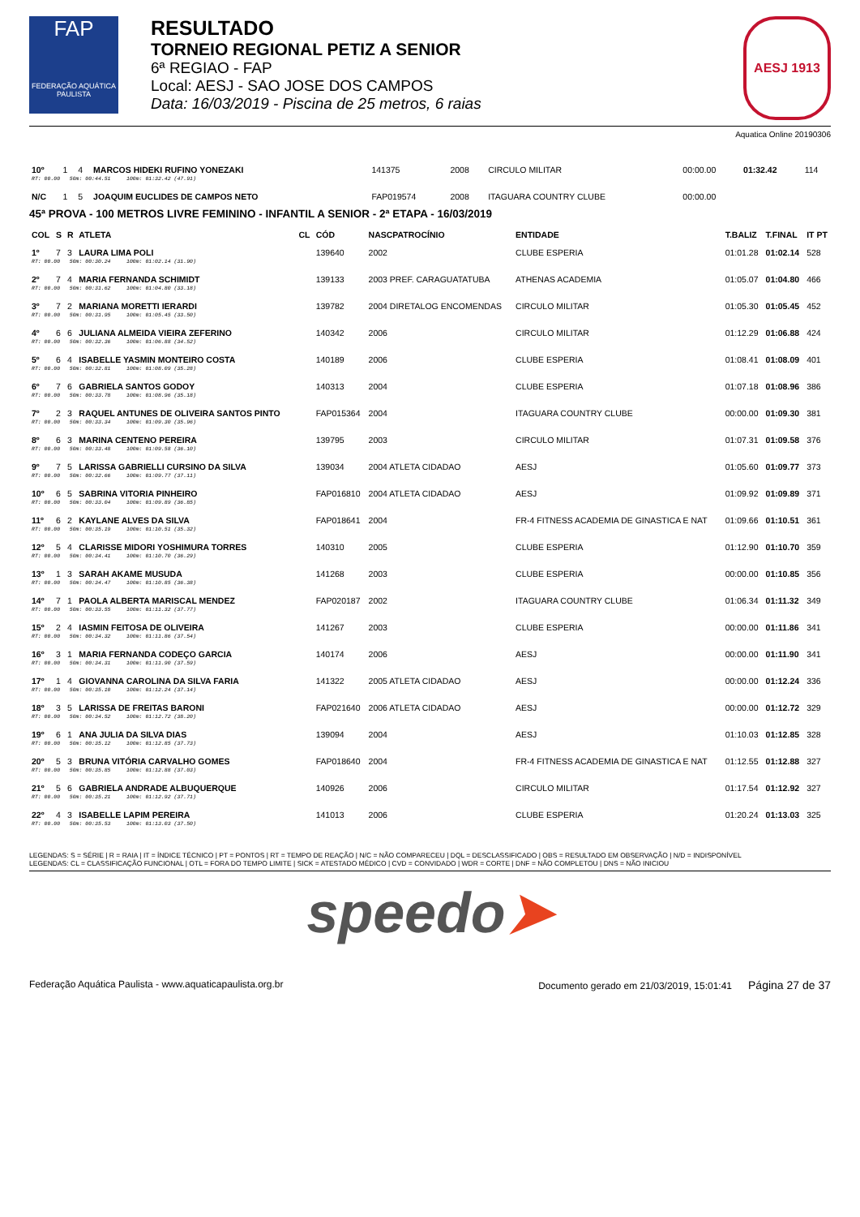FAP
FEDERAÇÃO AQUÁTICA PAULISTA
RESULTADO
TORNEIO REGIONAL PETIZ A SENIOR
6ª REGIAO - FAP
Local: AESJ - SAO JOSE DOS CAMPOS
Data: 16/03/2019 - Piscina de 25 metros, 6 raias
AESJ 1913
Aquatica Online 20190306
| 10º | 1 | 4 | MARCOS HIDEKI RUFINO YONEZAKI | | 141375 | 2008 | CIRCULO MILITAR | 00:00.00 | 01:32.42 | 114 |
| RT: 00.00 50m: 00:44.51 100m: 01:32.42 (47.91) | | | | | | | | | | |
| N/C | 1 | 5 | JOAQUIM EUCLIDES DE CAMPOS NETO | | FAP019574 | 2008 | ITAGUARA COUNTRY CLUBE | 00:00.00 | | |
45ª PROVA - 100 METROS LIVRE FEMININO - INFANTIL A SENIOR - 2ª ETAPA - 16/03/2019
| COL | S | R | ATLETA | CL | CÓD | NASCPATROCÍNIO | ENTIDADE | T.BALIZ | T.FINAL | IT PT |
| --- | --- | --- | --- | --- | --- | --- | --- | --- | --- | --- |
| 1º | 7 | 3 | LAURA LIMA POLI | | 139640 | 2002 | CLUBE ESPERIA | 01:01.28 | 01:02.14 | 528 |
| RT: 00.00 50m: 00:30.24 100m: 01:02.14 (31.90) | | | | | | | | | | |
| 2º | 7 | 4 | MARIA FERNANDA SCHIMIDT | | 139133 | 2003 PREF. CARAGUATATUBA | ATHENAS ACADEMIA | 01:05.07 | 01:04.80 | 466 |
| RT: 00.00 50m: 00:31.62 100m: 01:04.80 (33.18) | | | | | | | | | | |
| 3º | 7 | 2 | MARIANA MORETTI IERARDI | | 139782 | 2004 DIRETALOG ENCOMENDAS | CIRCULO MILITAR | 01:05.30 | 01:05.45 | 452 |
| RT: 00.00 50m: 00:31.95 100m: 01:05.45 (33.50) | | | | | | | | | | |
| 4º | 6 | 6 | JULIANA ALMEIDA VIEIRA ZEFERINO | | 140342 | 2006 | CIRCULO MILITAR | 01:12.29 | 01:06.88 | 424 |
| RT: 00.00 50m: 00:32.36 100m: 01:06.88 (34.52) | | | | | | | | | | |
| 5º | 6 | 4 | ISABELLE YASMIN MONTEIRO COSTA | | 140189 | 2006 | CLUBE ESPERIA | 01:08.41 | 01:08.09 | 401 |
| RT: 00.00 50m: 00:32.81 100m: 01:08.09 (35.28) | | | | | | | | | | |
| 6º | 7 | 6 | GABRIELA SANTOS GODOY | | 140313 | 2004 | CLUBE ESPERIA | 01:07.18 | 01:08.96 | 386 |
| RT: 00.00 50m: 00:33.78 100m: 01:08.96 (35.18) | | | | | | | | | | |
| 7º | 2 | 3 | RAQUEL ANTUNES DE OLIVEIRA SANTOS PINTO | | FAP015364 | 2004 | ITAGUARA COUNTRY CLUBE | 00:00.00 | 01:09.30 | 381 |
| RT: 00.00 50m: 00:33.34 100m: 01:09.30 (35.96) | | | | | | | | | | |
| 8º | 6 | 3 | MARINA CENTENO PEREIRA | | 139795 | 2003 | CIRCULO MILITAR | 01:07.31 | 01:09.58 | 376 |
| RT: 00.00 50m: 00:33.48 100m: 01:09.58 (36.10) | | | | | | | | | | |
| 9º | 7 | 5 | LARISSA GABRIELLI CURSINO DA SILVA | | 139034 | 2004 ATLETA CIDADAO | AESJ | 01:05.60 | 01:09.77 | 373 |
| RT: 00.00 50m: 00:32.66 100m: 01:09.77 (37.11) | | | | | | | | | | |
| 10º | 6 | 5 | SABRINA VITORIA PINHEIRO | | FAP016810 | 2004 ATLETA CIDADAO | AESJ | 01:09.92 | 01:09.89 | 371 |
| RT: 00.00 50m: 00:33.04 100m: 01:09.89 (36.85) | | | | | | | | | | |
| 11º | 6 | 2 | KAYLANE ALVES DA SILVA | | FAP018641 | 2004 | FR-4 FITNESS ACADEMIA DE GINASTICA E NAT | 01:09.66 | 01:10.51 | 361 |
| RT: 00.00 50m: 00:35.19 100m: 01:10.51 (35.32) | | | | | | | | | | |
| 12º | 5 | 4 | CLARISSE MIDORI YOSHIMURA TORRES | | 140310 | 2005 | CLUBE ESPERIA | 01:12.90 | 01:10.70 | 359 |
| RT: 00.00 50m: 00:34.41 100m: 01:10.70 (36.29) | | | | | | | | | | |
| 13º | 1 | 3 | SARAH AKAME MUSUDA | | 141268 | 2003 | CLUBE ESPERIA | 00:00.00 | 01:10.85 | 356 |
| RT: 00.00 50m: 00:34.47 100m: 01:10.85 (36.38) | | | | | | | | | | |
| 14º | 7 | 1 | PAOLA ALBERTA MARISCAL MENDEZ | | FAP020187 | 2002 | ITAGUARA COUNTRY CLUBE | 01:06.34 | 01:11.32 | 349 |
| RT: 00.00 50m: 00:33.55 100m: 01:11.32 (37.77) | | | | | | | | | | |
| 15º | 2 | 4 | IASMIN FEITOSA DE OLIVEIRA | | 141267 | 2003 | CLUBE ESPERIA | 00:00.00 | 01:11.86 | 341 |
| RT: 00.00 50m: 00:34.32 100m: 01:11.86 (37.54) | | | | | | | | | | |
| 16º | 3 | 1 | MARIA FERNANDA CODEÇO GARCIA | | 140174 | 2006 | AESJ | 00:00.00 | 01:11.90 | 341 |
| RT: 00.00 50m: 00:34.31 100m: 01:11.90 (37.59) | | | | | | | | | | |
| 17º | 1 | 4 | GIOVANNA CAROLINA DA SILVA FARIA | | 141322 | 2005 ATLETA CIDADAO | AESJ | 00:00.00 | 01:12.24 | 336 |
| RT: 00.00 50m: 00:35.10 100m: 01:12.24 (37.14) | | | | | | | | | | |
| 18º | 3 | 5 | LARISSA DE FREITAS BARONI | | FAP021640 | 2006 ATLETA CIDADAO | AESJ | 00:00.00 | 01:12.72 | 329 |
| RT: 00.00 50m: 00:34.52 100m: 01:12.72 (38.20) | | | | | | | | | | |
| 19º | 6 | 1 | ANA JULIA DA SILVA DIAS | | 139094 | 2004 | AESJ | 01:10.03 | 01:12.85 | 328 |
| RT: 00.00 50m: 00:35.12 100m: 01:12.85 (37.73) | | | | | | | | | | |
| 20º | 5 | 3 | BRUNA VITÓRIA CARVALHO GOMES | | FAP018640 | 2004 | FR-4 FITNESS ACADEMIA DE GINASTICA E NAT | 01:12.55 | 01:12.88 | 327 |
| RT: 00.00 50m: 00:35.85 100m: 01:12.88 (37.03) | | | | | | | | | | |
| 21º | 5 | 6 | GABRIELA ANDRADE ALBUQUERQUE | | 140926 | 2006 | CIRCULO MILITAR | 01:17.54 | 01:12.92 | 327 |
| RT: 00.00 50m: 00:35.21 100m: 01:12.92 (37.71) | | | | | | | | | | |
| 22º | 4 | 3 | ISABELLE LAPIM PEREIRA | | 141013 | 2006 | CLUBE ESPERIA | 01:20.24 | 01:13.03 | 325 |
| RT: 00.00 50m: 00:35.53 100m: 01:13.03 (37.50) | | | | | | | | | | |
LEGENDAS: S = SÉRIE | R = RAIA | IT = ÍNDICE TÉCNICO | PT = PONTOS | RT = TEMPO DE REAÇÃO | N/C = NÃO COMPARECEU | DQL = DESCLASSIFICADO | OBS = RESULTADO EM OBSERVAÇÃO | N/D = INDISPONÍVEL
LEGENDAS: CL = CLASSIFICAÇÃO FUNCIONAL | OTL = FORA DO TEMPO LIMITE | SICK = ATESTADO MÉDICO | CVD = CONVIDADO | WDR = CORTE | DNF = NÃO COMPLETOU | DNS = NÃO INICIOU
speedo➤
Federação Aquática Paulista - www.aquaticapaulista.org.br Documento gerado em 21/03/2019, 15:01:41 Página 27 de 37